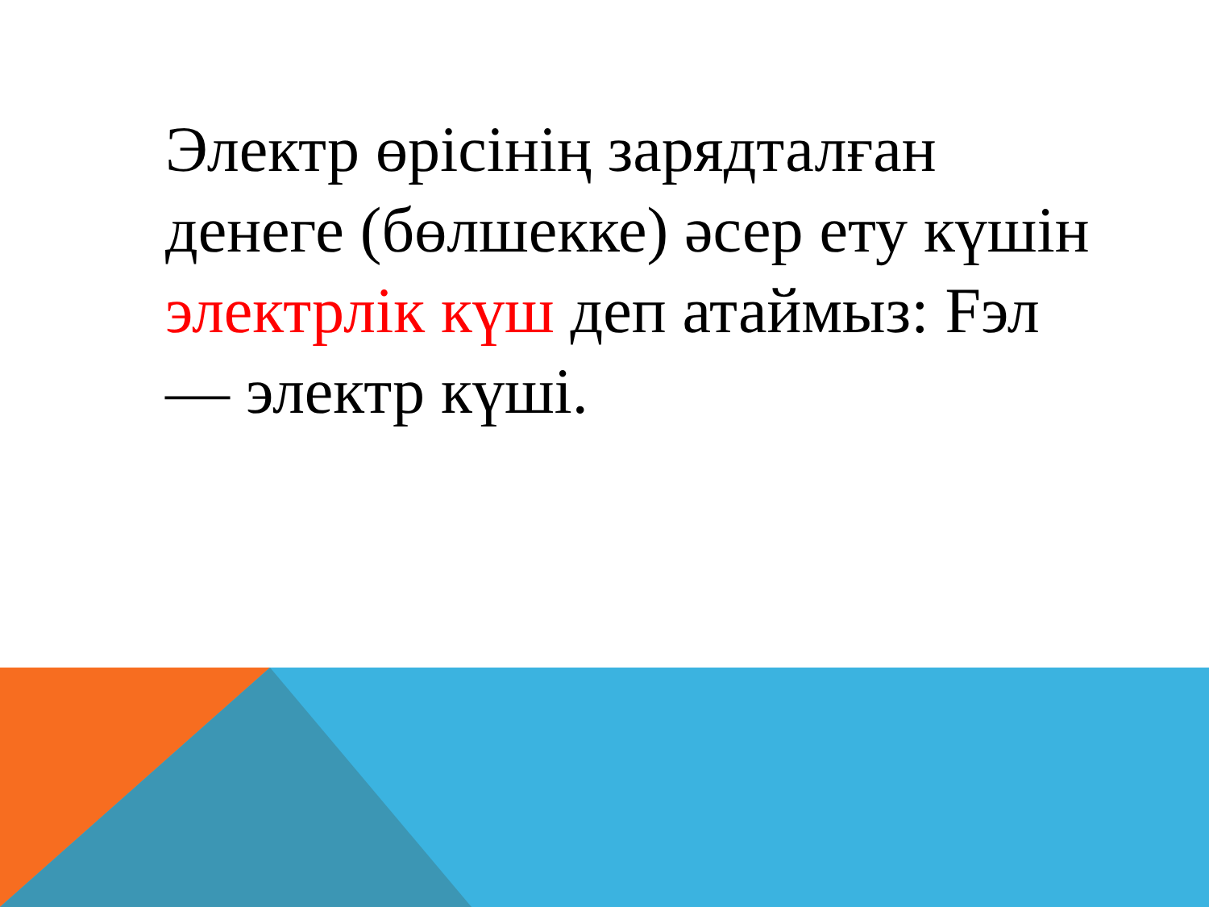Электр өрісінің зарядталған денеге (бөлшекке) әсер ету күшін электрлік күш деп атаймыз: Fэл — электр күші.